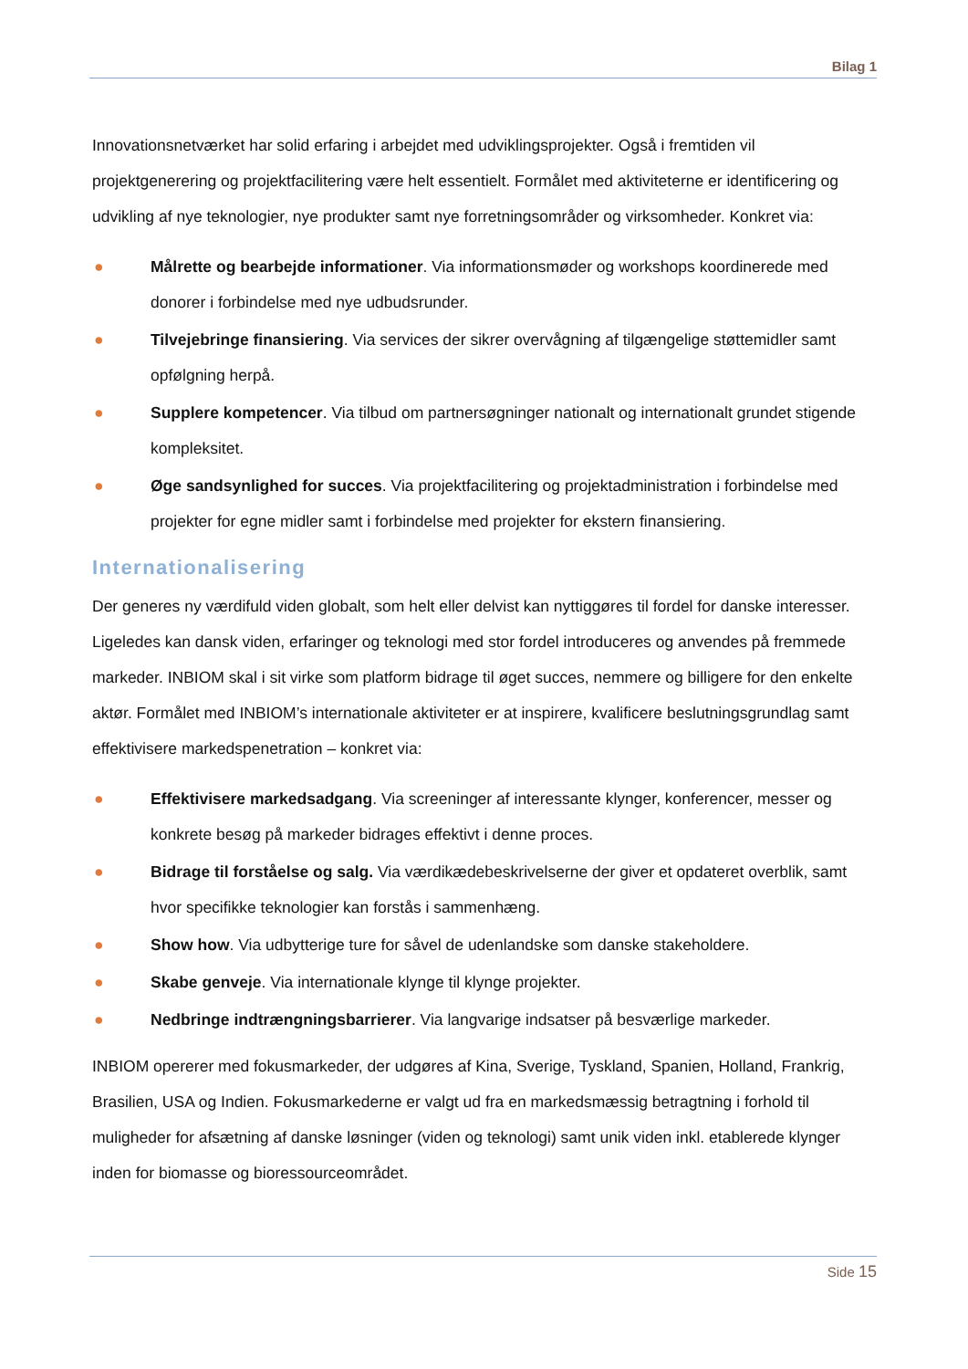Bilag 1
Innovationsnetværket har solid erfaring i arbejdet med udviklingsprojekter. Også i fremtiden vil projektgenerering og projektfacilitering være helt essentielt. Formålet med aktiviteterne er identificering og udvikling af nye teknologier, nye produkter samt nye forretningsområder og virksomheder. Konkret via:
● Målrette og bearbejde informationer. Via informationsmøder og workshops koordinerede med donorer i forbindelse med nye udbudsrunder.
● Tilvejebringe finansiering. Via services der sikrer overvågning af tilgængelige støttemidler samt opfølgning herpå.
● Supplere kompetencer. Via tilbud om partnersøgninger nationalt og internationalt grundet stigende kompleksitet.
● Øge sandsynlighed for succes. Via projektfacilitering og projektadministration i forbindelse med projekter for egne midler samt i forbindelse med projekter for ekstern finansiering.
Internationalisering
Der generes ny værdifuld viden globalt, som helt eller delvist kan nyttiggøres til fordel for danske interesser. Ligeledes kan dansk viden, erfaringer og teknologi med stor fordel introduceres og anvendes på fremmede markeder. INBIOM skal i sit virke som platform bidrage til øget succes, nemmere og billigere for den enkelte aktør. Formålet med INBIOM’s internationale aktiviteter er at inspirere, kvalificere beslutningsgrundlag samt effektivisere markedspenetration – konkret via:
● Effektivisere markedsadgang. Via screeninger af interessante klynger, konferencer, messer og konkrete besøg på markeder bidrages effektivt i denne proces.
● Bidrage til forståelse og salg. Via værdikædebeskrivelserne der giver et opdateret overblik, samt hvor specifikke teknologier kan forstås i sammenhæng.
● Show how. Via udbytterige ture for såvel de udenlandske som danske stakeholdere.
● Skabe genveje. Via internationale klynge til klynge projekter.
● Nedbringe indtrængningsbarrierer. Via langvarige indsatser på besværlige markeder.
INBIOM opererer med fokusmarkeder, der udgøres af Kina, Sverige, Tyskland, Spanien, Holland, Frankrig, Brasilien, USA og Indien. Fokusmarkederne er valgt ud fra en markedsmæssig betragtning i forhold til muligheder for afsætning af danske løsninger (viden og teknologi) samt unik viden inkl. etablerede klynger inden for biomasse og bioressourceområdet.
Side 15